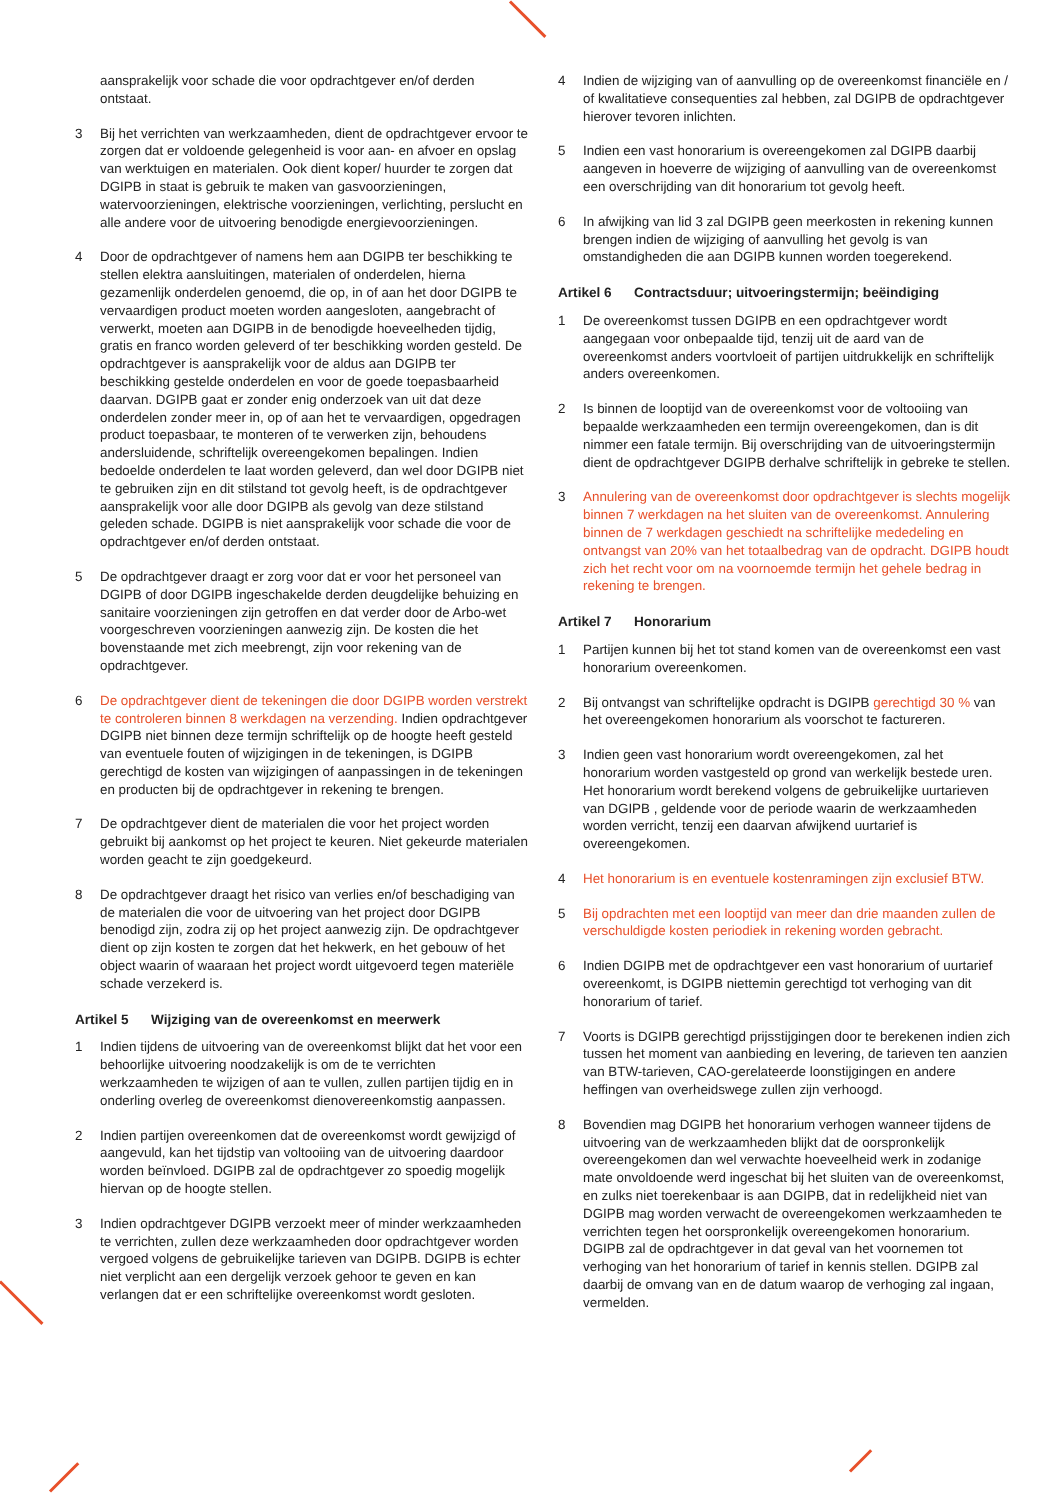aansprakelijk voor schade die voor opdrachtgever en/of derden ontstaat.
3 Bij het verrichten van werkzaamheden, dient de opdrachtgever ervoor te zorgen dat er voldoende gelegenheid is voor aan- en afvoer en opslag van werktuigen en materialen. Ook dient koper/ huurder te zorgen dat DGIPB in staat is gebruik te maken van gasvoorzieningen, watervoorzieningen, elektrische voorzieningen, verlichting, perslucht en alle andere voor de uitvoering benodigde energievoorzieningen.
4 Door de opdrachtgever of namens hem aan DGIPB ter beschikking te stellen elektra aansluitingen, materialen of onderdelen, hierna gezamenlijk onderdelen genoemd, die op, in of aan het door DGIPB te vervaardigen product moeten worden aangesloten, aangebracht of verwerkt, moeten aan DGIPB in de benodigde hoeveelheden tijdig, gratis en franco worden geleverd of ter beschikking worden gesteld. De opdrachtgever is aansprakelijk voor de aldus aan DGIPB ter beschikking gestelde onderdelen en voor de goede toepasbaarheid daarvan. DGIPB gaat er zonder enig onderzoek van uit dat deze onderdelen zonder meer in, op of aan het te vervaardigen, opgedragen product toepasbaar, te monteren of te verwerken zijn, behoudens andersluidende, schriftelijk overeengekomen bepalingen. Indien bedoelde onderdelen te laat worden geleverd, dan wel door DGIPB niet te gebruiken zijn en dit stilstand tot gevolg heeft, is de opdrachtgever aansprakelijk voor alle door DGIPB als gevolg van deze stilstand geleden schade. DGIPB is niet aansprakelijk voor schade die voor de opdrachtgever en/of derden ontstaat.
5 De opdrachtgever draagt er zorg voor dat er voor het personeel van DGIPB of door DGIPB ingeschakelde derden deugdelijke behuizing en sanitaire voorzieningen zijn getroffen en dat verder door de Arbo-wet voorgeschreven voorzieningen aanwezig zijn. De kosten die het bovenstaande met zich meebrengt, zijn voor rekening van de opdrachtgever.
6 De opdrachtgever dient de tekeningen die door DGIPB worden verstrekt te controleren binnen 8 werkdagen na verzending. Indien opdrachtgever DGIPB niet binnen deze termijn schriftelijk op de hoogte heeft gesteld van eventuele fouten of wijzigingen in de tekeningen, is DGIPB gerechtigd de kosten van wijzigingen of aanpassingen in de tekeningen en producten bij de opdrachtgever in rekening te brengen.
7 De opdrachtgever dient de materialen die voor het project worden gebruikt bij aankomst op het project te keuren. Niet gekeurde materialen worden geacht te zijn goedgekeurd.
8 De opdrachtgever draagt het risico van verlies en/of beschadiging van de materialen die voor de uitvoering van het project door DGIPB benodigd zijn, zodra zij op het project aanwezig zijn. De opdrachtgever dient op zijn kosten te zorgen dat het hekwerk, en het gebouw of het object waarin of waaraan het project wordt uitgevoerd tegen materiële schade verzekerd is.
Artikel 5 Wijziging van de overeenkomst en meerwerk
1 Indien tijdens de uitvoering van de overeenkomst blijkt dat het voor een behoorlijke uitvoering noodzakelijk is om de te verrichten werkzaamheden te wijzigen of aan te vullen, zullen partijen tijdig en in onderling overleg de overeenkomst dienovereenkomstig aanpassen.
2 Indien partijen overeenkomen dat de overeenkomst wordt gewijzigd of aangevuld, kan het tijdstip van voltooiing van de uitvoering daardoor worden beïnvloed. DGIPB zal de opdrachtgever zo spoedig mogelijk hiervan op de hoogte stellen.
3 Indien opdrachtgever DGIPB verzoekt meer of minder werkzaamheden te verrichten, zullen deze werkzaamheden door opdrachtgever worden vergoed volgens de gebruikelijke tarieven van DGIPB. DGIPB is echter niet verplicht aan een dergelijk verzoek gehoor te geven en kan verlangen dat er een schriftelijke overeenkomst wordt gesloten.
4 Indien de wijziging van of aanvulling op de overeenkomst financiële en / of kwalitatieve consequenties zal hebben, zal DGIPB de opdrachtgever hierover tevoren inlichten.
5 Indien een vast honorarium is overeengekomen zal DGIPB daarbij aangeven in hoeverre de wijziging of aanvulling van de overeenkomst een overschrijding van dit honorarium tot gevolg heeft.
6 In afwijking van lid 3 zal DGIPB geen meerkosten in rekening kunnen brengen indien de wijziging of aanvulling het gevolg is van omstandigheden die aan DGIPB kunnen worden toegerekend.
Artikel 6 Contractsduur; uitvoeringstermijn; beëindiging
1 De overeenkomst tussen DGIPB en een opdrachtgever wordt aangegaan voor onbepaalde tijd, tenzij uit de aard van de overeenkomst anders voortvloeit of partijen uitdrukkelijk en schriftelijk anders overeenkomen.
2 Is binnen de looptijd van de overeenkomst voor de voltooiing van bepaalde werkzaamheden een termijn overeengekomen, dan is dit nimmer een fatale termijn. Bij overschrijding van de uitvoeringstermijn dient de opdrachtgever DGIPB derhalve schriftelijk in gebreke te stellen.
3 Annulering van de overeenkomst door opdrachtgever is slechts mogelijk binnen 7 werkdagen na het sluiten van de overeenkomst. Annulering binnen de 7 werkdagen geschiedt na schriftelijke mededeling en ontvangst van 20% van het totaalbedrag van de opdracht. DGIPB houdt zich het recht voor om na voornoemde termijn het gehele bedrag in rekening te brengen.
Artikel 7 Honorarium
1 Partijen kunnen bij het tot stand komen van de overeenkomst een vast honorarium overeenkomen.
2 Bij ontvangst van schriftelijke opdracht is DGIPB gerechtigd 30 % van het overeengekomen honorarium als voorschot te factureren.
3 Indien geen vast honorarium wordt overeengekomen, zal het honorarium worden vastgesteld op grond van werkelijk bestede uren. Het honorarium wordt berekend volgens de gebruikelijke uurtarieven van DGIPB , geldende voor de periode waarin de werkzaamheden worden verricht, tenzij een daarvan afwijkend uurtarief is overeengekomen.
4 Het honorarium is en eventuele kostenramingen zijn exclusief BTW.
5 Bij opdrachten met een looptijd van meer dan drie maanden zullen de verschuldigde kosten periodiek in rekening worden gebracht.
6 Indien DGIPB met de opdrachtgever een vast honorarium of uurtarief overeenkomt, is DGIPB niettemin gerechtigd tot verhoging van dit honorarium of tarief.
7 Voorts is DGIPB gerechtigd prijsstijgingen door te berekenen indien zich tussen het moment van aanbieding en levering, de tarieven ten aanzien van BTW-tarieven, CAO-gerelateerde loonstijgingen en andere heffingen van overheidswege zullen zijn verhoogd.
8 Bovendien mag DGIPB het honorarium verhogen wanneer tijdens de uitvoering van de werkzaamheden blijkt dat de oorspronkelijk overeengekomen dan wel verwachte hoeveelheid werk in zodanige mate onvoldoende werd ingeschat bij het sluiten van de overeenkomst, en zulks niet toerekenbaar is aan DGIPB, dat in redelijkheid niet van DGIPB mag worden verwacht de overeengekomen werkzaamheden te verrichten tegen het oorspronkelijk overeengekomen honorarium. DGIPB zal de opdrachtgever in dat geval van het voornemen tot verhoging van het honorarium of tarief in kennis stellen. DGIPB zal daarbij de omvang van en de datum waarop de verhoging zal ingaan, vermelden.